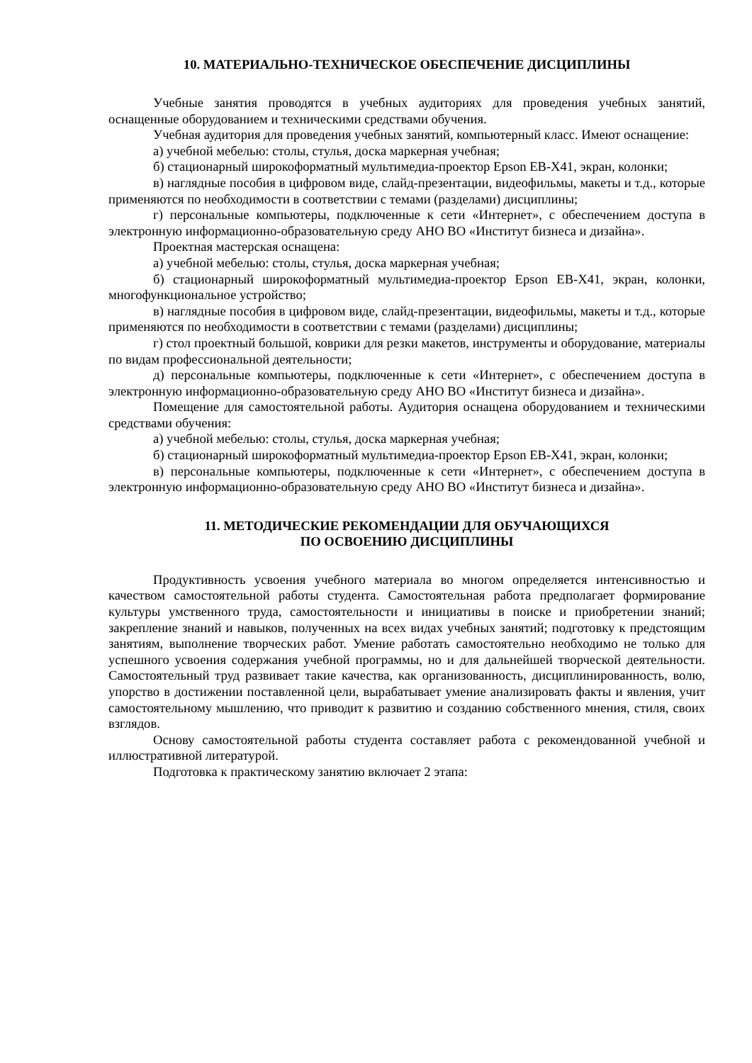10. МАТЕРИАЛЬНО-ТЕХНИЧЕСКОЕ ОБЕСПЕЧЕНИЕ ДИСЦИПЛИНЫ
Учебные занятия проводятся в учебных аудиториях для проведения учебных занятий, оснащенные оборудованием и техническими средствами обучения.
Учебная аудитория для проведения учебных занятий, компьютерный класс. Имеют оснащение:
а) учебной мебелью: столы, стулья, доска маркерная учебная;
б) стационарный широкоформатный мультимедиа-проектор Epson EB-X41, экран, колонки;
в) наглядные пособия в цифровом виде, слайд-презентации, видеофильмы, макеты и т.д., которые применяются по необходимости в соответствии с темами (разделами) дисциплины;
г) персональные компьютеры, подключенные к сети «Интернет», с обеспечением доступа в электронную информационно-образовательную среду АНО ВО «Институт бизнеса и дизайна».
Проектная мастерская оснащена:
а) учебной мебелью: столы, стулья, доска маркерная учебная;
б) стационарный широкоформатный мультимедиа-проектор Epson EB-X41, экран, колонки, многофункциональное устройство;
в) наглядные пособия в цифровом виде, слайд-презентации, видеофильмы, макеты и т.д., которые применяются по необходимости в соответствии с темами (разделами) дисциплины;
г) стол проектный большой, коврики для резки макетов, инструменты и оборудование, материалы по видам профессиональной деятельности;
д) персональные компьютеры, подключенные к сети «Интернет», с обеспечением доступа в электронную информационно-образовательную среду АНО ВО «Институт бизнеса и дизайна».
Помещение для самостоятельной работы. Аудитория оснащена оборудованием и техническими средствами обучения:
а) учебной мебелью: столы, стулья, доска маркерная учебная;
б) стационарный широкоформатный мультимедиа-проектор Epson EB-X41, экран, колонки;
в) персональные компьютеры, подключенные к сети «Интернет», с обеспечением доступа в электронную информационно-образовательную среду АНО ВО «Институт бизнеса и дизайна».
11. МЕТОДИЧЕСКИЕ РЕКОМЕНДАЦИИ ДЛЯ ОБУЧАЮЩИХСЯ
ПО ОСВОЕНИЮ ДИСЦИПЛИНЫ
Продуктивность усвоения учебного материала во многом определяется интенсивностью и качеством самостоятельной работы студента. Самостоятельная работа предполагает формирование культуры умственного труда, самостоятельности и инициативы в поиске и приобретении знаний; закрепление знаний и навыков, полученных на всех видах учебных занятий; подготовку к предстоящим занятиям, выполнение творческих работ. Умение работать самостоятельно необходимо не только для успешного усвоения содержания учебной программы, но и для дальнейшей творческой деятельности. Самостоятельный труд развивает такие качества, как организованность, дисциплинированность, волю, упорство в достижении поставленной цели, вырабатывает умение анализировать факты и явления, учит самостоятельному мышлению, что приводит к развитию и созданию собственного мнения, стиля, своих взглядов.
Основу самостоятельной работы студента составляет работа с рекомендованной учебной и иллюстративной литературой.
Подготовка к практическому занятию включает 2 этапа: